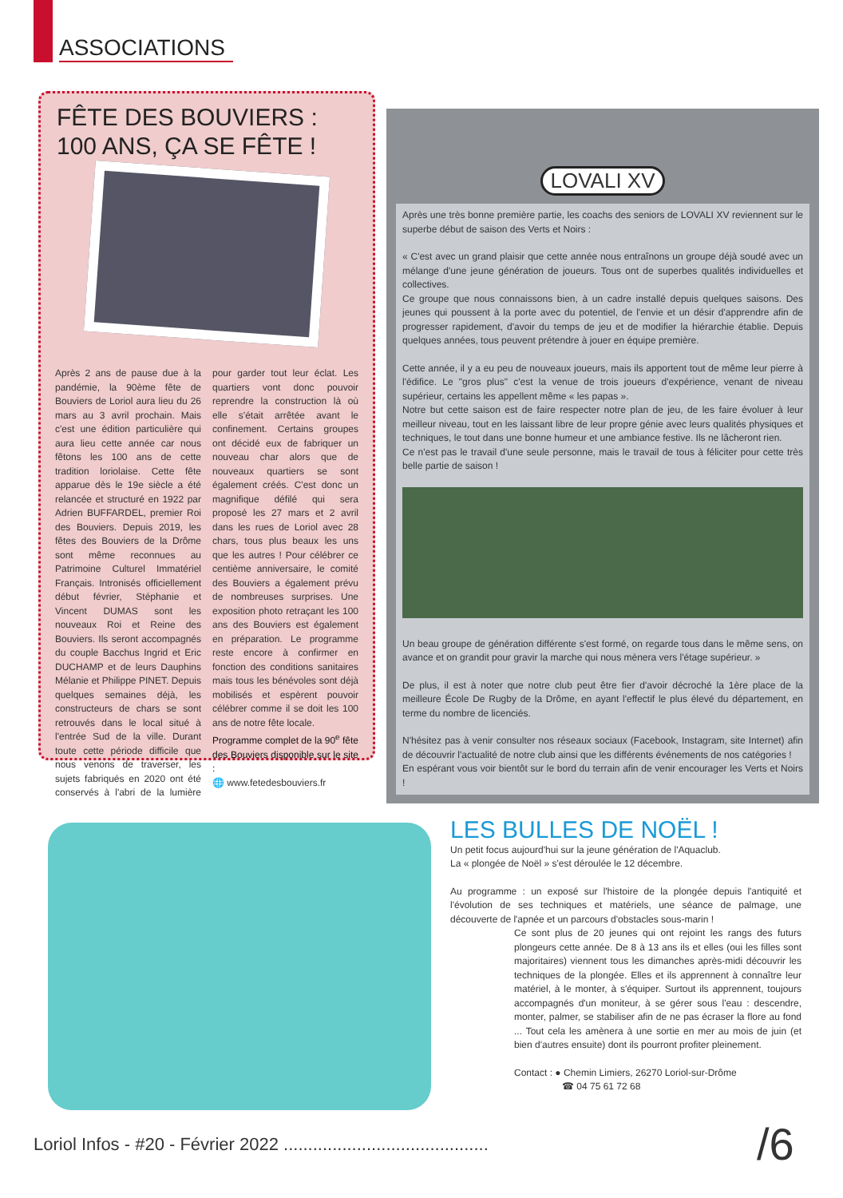ASSOCIATIONS
FÊTE DES BOUVIERS :
100 ANS, ÇA SE FÊTE !
Après 2 ans de pause due à la pandémie, la 90ème fête de Bouviers de Loriol aura lieu du 26 mars au 3 avril prochain. Mais c'est une édition particulière qui aura lieu cette année car nous fêtons les 100 ans de cette tradition loriolaise. Cette fête apparue dès le 19e siècle a été relancée et structuré en 1922 par Adrien BUFFARDEL, premier Roi des Bouviers. Depuis 2019, les fêtes des Bouviers de la Drôme sont même reconnues au Patrimoine Culturel Immatériel Français. Intronisés officiellement début février, Stéphanie et Vincent DUMAS sont les nouveaux Roi et Reine des Bouviers. Ils seront accompagnés du couple Bacchus Ingrid et Eric DUCHAMP et de leurs Dauphins Mélanie et Philippe PINET. Depuis quelques semaines déjà, les constructeurs de chars se sont retrouvés dans le local situé à l'entrée Sud de la ville. Durant toute cette période difficile que nous venons de traverser, les sujets fabriqués en 2020 ont été conservés à l'abri de la lumière pour garder tout leur éclat. Les quartiers vont donc pouvoir reprendre la construction là où elle s'était arrêtée avant le confinement. Certains groupes ont décidé eux de fabriquer un nouveau char alors que de nouveaux quartiers se sont également créés. C'est donc un magnifique défilé qui sera proposé les 27 mars et 2 avril dans les rues de Loriol avec 28 chars, tous plus beaux les uns que les autres ! Pour célébrer ce centième anniversaire, le comité des Bouviers a également prévu de nombreuses surprises. Une exposition photo retraçant les 100 ans des Bouviers est également en préparation. Le programme reste encore à confirmer en fonction des conditions sanitaires mais tous les bénévoles sont déjà mobilisés et espèrent pouvoir célébrer comme il se doit les 100 ans de notre fête locale.
Programme complet de la 90<sup>e</sup> fête des Bouviers disponible sur le site :
🌐 www.fetedesbouviers.fr
LOVALI XV
Après une très bonne première partie, les coachs des seniors de LOVALI XV reviennent sur le superbe début de saison des Verts et Noirs :
« C'est avec un grand plaisir que cette année nous entraînons un groupe déjà soudé avec un mélange d'une jeune génération de joueurs. Tous ont de superbes qualités individuelles et collectives.
Ce groupe que nous connaissons bien, à un cadre installé depuis quelques saisons. Des jeunes qui poussent à la porte avec du potentiel, de l'envie et un désir d'apprendre afin de progresser rapidement, d'avoir du temps de jeu et de modifier la hiérarchie établie. Depuis quelques années, tous peuvent prétendre à jouer en équipe première.
Cette année, il y a eu peu de nouveaux joueurs, mais ils apportent tout de même leur pierre à l'édifice. Le "gros plus" c'est la venue de trois joueurs d'expérience, venant de niveau supérieur, certains les appellent même « les papas ».
Notre but cette saison est de faire respecter notre plan de jeu, de les faire évoluer à leur meilleur niveau, tout en les laissant libre de leur propre génie avec leurs qualités physiques et techniques, le tout dans une bonne humeur et une ambiance festive. Ils ne lâcheront rien.
Ce n'est pas le travail d'une seule personne, mais le travail de tous à féliciter pour cette très belle partie de saison !
Un beau groupe de génération différente s'est formé, on regarde tous dans le même sens, on avance et on grandit pour gravir la marche qui nous mènera vers l'étage supérieur. »
De plus, il est à noter que notre club peut être fier d'avoir décroché la 1ère place de la meilleure École De Rugby de la Drôme, en ayant l'effectif le plus élevé du département, en terme du nombre de licenciés.
N'hésitez pas à venir consulter nos réseaux sociaux (Facebook, Instagram, site Internet) afin de découvrir l'actualité de notre club ainsi que les différents événements de nos catégories !
En espérant vous voir bientôt sur le bord du terrain afin de venir encourager les Verts et Noirs !
LES BULLES DE NOËL !
Un petit focus aujourd'hui sur la jeune génération de l'Aquaclub.
La « plongée de Noël » s'est déroulée le 12 décembre.
Au programme : un exposé sur l'histoire de la plongée depuis l'antiquité et l'évolution de ses techniques et matériels, une séance de palmage, une découverte de l'apnée et un parcours d'obstacles sous-marin !
Ce sont plus de 20 jeunes qui ont rejoint les rangs des futurs plongeurs cette année. De 8 à 13 ans ils et elles (oui les filles sont majoritaires) viennent tous les dimanches après-midi découvrir les techniques de la plongée. Elles et ils apprennent à connaître leur matériel, à le monter, à s'équiper. Surtout ils apprennent, toujours accompagnés d'un moniteur, à se gérer sous l'eau : descendre, monter, palmer, se stabiliser afin de ne pas écraser la flore au fond ... Tout cela les amènera à une sortie en mer au mois de juin (et bien d'autres ensuite) dont ils pourront profiter pleinement.
Contact : ● Chemin Limiers, 26270 Loriol-sur-Drôme
☎ 04 75 61 72 68
Loriol Infos - #20 - Février 2022 ..........................................
/6